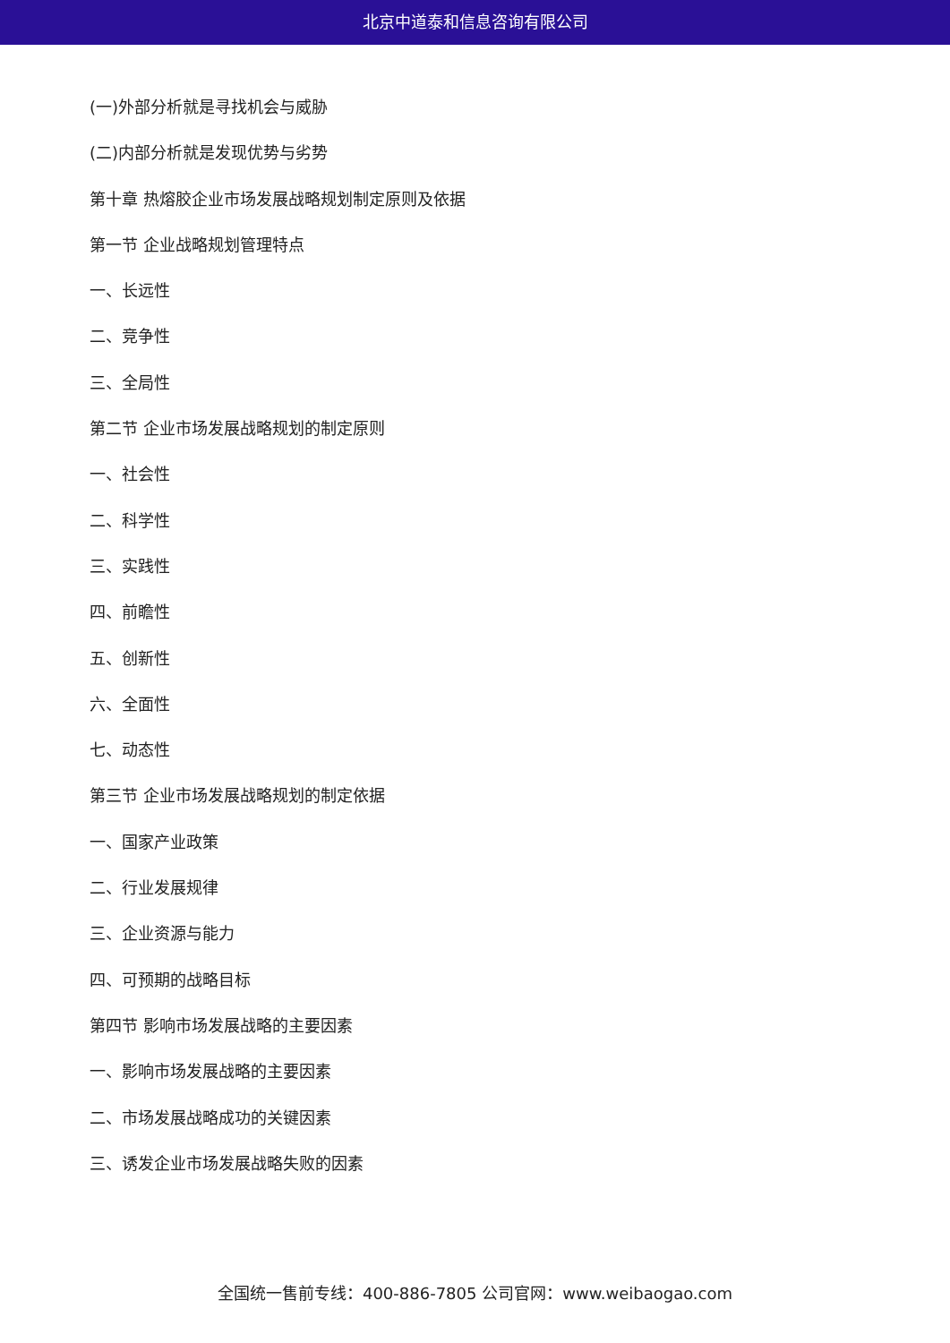北京中道泰和信息咨询有限公司
(一)外部分析就是寻找机会与威胁
(二)内部分析就是发现优势与劣势
第十章 热熔胶企业市场发展战略规划制定原则及依据
第一节 企业战略规划管理特点
一、长远性
二、竞争性
三、全局性
第二节 企业市场发展战略规划的制定原则
一、社会性
二、科学性
三、实践性
四、前瞻性
五、创新性
六、全面性
七、动态性
第三节 企业市场发展战略规划的制定依据
一、国家产业政策
二、行业发展规律
三、企业资源与能力
四、可预期的战略目标
第四节 影响市场发展战略的主要因素
一、影响市场发展战略的主要因素
二、市场发展战略成功的关键因素
三、诱发企业市场发展战略失败的因素
全国统一售前专线：400-886-7805 公司官网：www.weibaogao.com